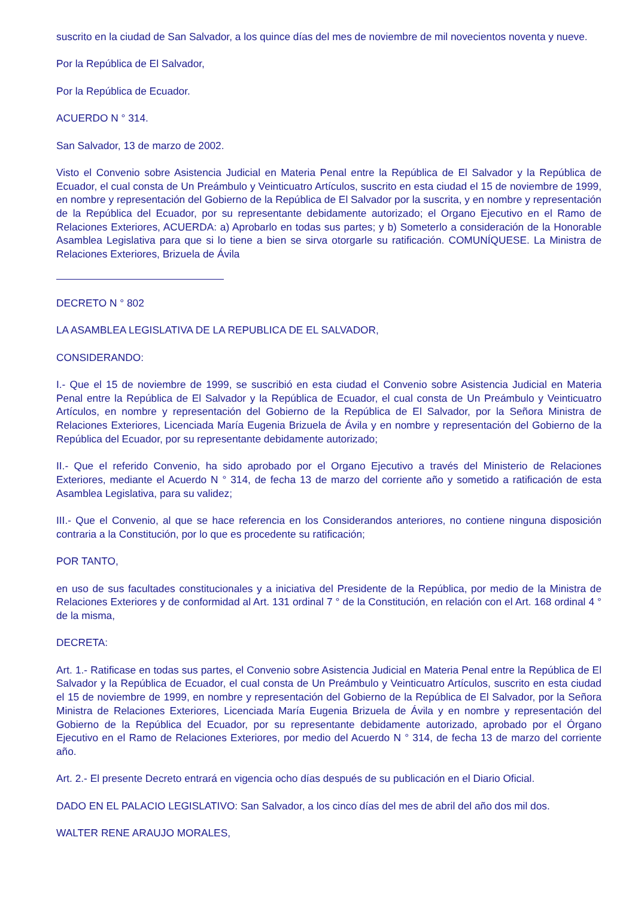suscrito en la ciudad de San Salvador, a los quince días del mes de noviembre de mil novecientos noventa y nueve.
Por la República de El Salvador,
Por la República de Ecuador.
ACUERDO N ° 314.
San Salvador, 13 de marzo de 2002.
Visto el Convenio sobre Asistencia Judicial en Materia Penal entre la República de El Salvador y la República de Ecuador, el cual consta de Un Preámbulo y Veinticuatro Artículos, suscrito en esta ciudad el 15 de noviembre de 1999, en nombre y representación del Gobierno de la República de El Salvador por la suscrita, y en nombre y representación de la República del Ecuador, por su representante debidamente autorizado; el Organo Ejecutivo en el Ramo de Relaciones Exteriores, ACUERDA: a) Aprobarlo en todas sus partes; y b) Someterlo a consideración de la Honorable Asamblea Legislativa para que si lo tiene a bien se sirva otorgarle su ratificación. COMUNÍQUESE. La Ministra de Relaciones Exteriores, Brizuela de Ávila
DECRETO N ° 802
LA ASAMBLEA LEGISLATIVA DE LA REPUBLICA DE EL SALVADOR,
CONSIDERANDO:
I.- Que el 15 de noviembre de 1999, se suscribió en esta ciudad el Convenio sobre Asistencia Judicial en Materia Penal entre la República de El Salvador y la República de Ecuador, el cual consta de Un Preámbulo y Veinticuatro Artículos, en nombre y representación del Gobierno de la República de El Salvador, por la Señora Ministra de Relaciones Exteriores, Licenciada María Eugenia Brizuela de Ávila y en nombre y representación del Gobierno de la República del Ecuador, por su representante debidamente autorizado;
II.- Que el referido Convenio, ha sido aprobado por el Organo Ejecutivo a través del Ministerio de Relaciones Exteriores, mediante el Acuerdo N ° 314, de fecha 13 de marzo del corriente año y sometido a ratificación de esta Asamblea Legislativa, para su validez;
III.- Que el Convenio, al que se hace referencia en los Considerandos anteriores, no contiene ninguna disposición contraria a la Constitución, por lo que es procedente su ratificación;
POR TANTO,
en uso de sus facultades constitucionales y a iniciativa del Presidente de la República, por medio de la Ministra de Relaciones Exteriores y de conformidad al Art. 131 ordinal 7 ° de la Constitución, en relación con el Art. 168 ordinal 4 ° de la misma,
DECRETA:
Art. 1.- Ratificase en todas sus partes, el Convenio sobre Asistencia Judicial en Materia Penal entre la República de El Salvador y la República de Ecuador, el cual consta de Un Preámbulo y Veinticuatro Artículos, suscrito en esta ciudad el 15 de noviembre de 1999, en nombre y representación del Gobierno de la República de El Salvador, por la Señora Ministra de Relaciones Exteriores, Licenciada María Eugenia Brizuela de Ávila y en nombre y representación del Gobierno de la República del Ecuador, por su representante debidamente autorizado, aprobado por el Órgano Ejecutivo en el Ramo de Relaciones Exteriores, por medio del Acuerdo N ° 314, de fecha 13 de marzo del corriente año.
Art. 2.- El presente Decreto entrará en vigencia ocho días después de su publicación en el Diario Oficial.
DADO EN EL PALACIO LEGISLATIVO: San Salvador, a los cinco días del mes de abril del año dos mil dos.
WALTER RENE ARAUJO MORALES,